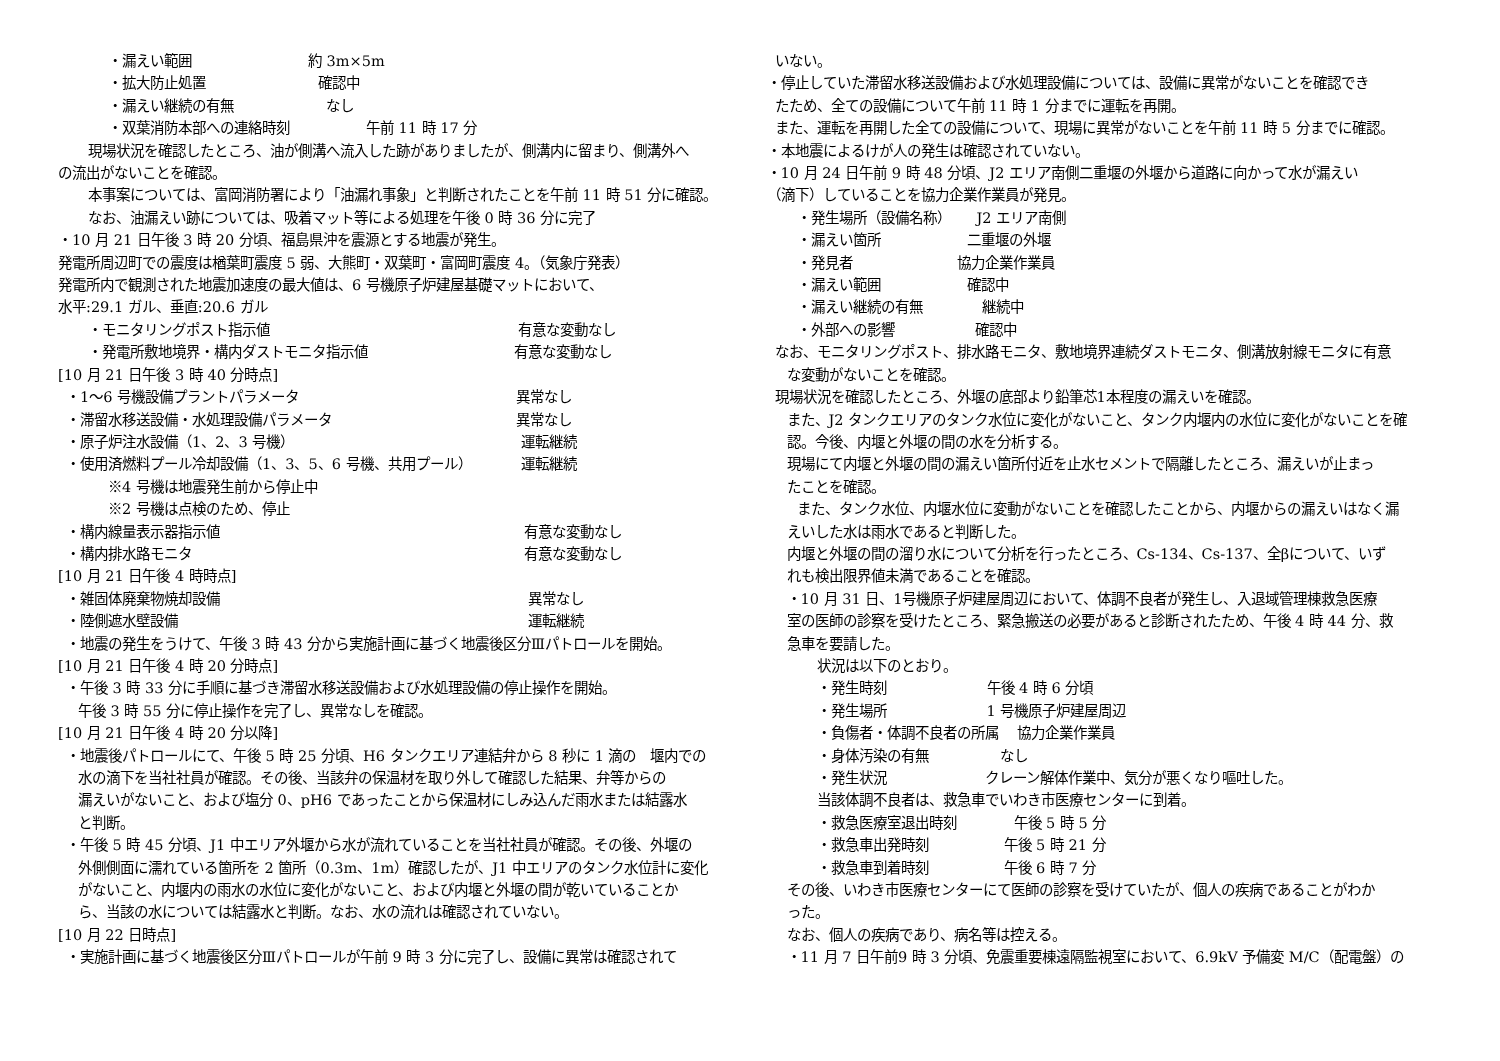・漏えい範囲 約 3m×5m
・拡大防止処置 確認中
・漏えい継続の有無 なし
・双葉消防本部への連絡時刻 午前 11 時 17 分
現場状況を確認したところ、油が側溝へ流入した跡がありましたが、側溝内に留まり、側溝外へ
の流出がないことを確認。
本事案については、富岡消防署により「油漏れ事象」と判断されたことを午前 11 時 51 分に確認。
なお、油漏えい跡については、吸着マット等による処理を午後 0 時 36 分に完了
・10 月 21 日午後 3 時 20 分頃、福島県沖を震源とする地震が発生。
発電所周辺町での震度は楢葉町震度 5 弱、大熊町・双葉町・富岡町震度 4。（気象庁発表）
発電所内で観測された地震加速度の最大値は、6 号機原子炉建屋基礎マットにおいて、
水平:29.1 ガル、垂直:20.6 ガル
・モニタリングポスト指示値 有意な変動なし
・発電所敷地境界・構内ダストモニタ指示値 有意な変動なし
[10 月 21 日午後 3 時 40 分時点]
・1～6 号機設備プラントパラメータ 異常なし
・滞留水移送設備・水処理設備パラメータ 異常なし
・原子炉注水設備（1、2、3 号機） 運転継続
・使用済燃料プール冷却設備（1、3、5、6 号機、共用プール） 運転継続
※4 号機は地震発生前から停止中
※2 号機は点検のため、停止
・構内線量表示器指示値 有意な変動なし
・構内排水路モニタ 有意な変動なし
[10 月 21 日午後 4 時時点]
・雑固体廃棄物焼却設備 異常なし
・陸側遮水壁設備 運転継続
・地震の発生をうけて、午後 3 時 43 分から実施計画に基づく地震後区分Ⅲパトロールを開始。
[10 月 21 日午後 4 時 20 分時点]
・午後 3 時 33 分に手順に基づき滞留水移送設備および水処理設備の停止操作を開始。
午後 3 時 55 分に停止操作を完了し、異常なしを確認。
[10 月 21 日午後 4 時 20 分以降]
・地震後パトロールにて、午後 5 時 25 分頃、H6 タンクエリア連結弁から 8 秒に 1 滴の　堰内での
水の滴下を当社社員が確認。その後、当該弁の保温材を取り外して確認した結果、弁等からの
漏えいがないこと、および塩分 0、pH6 であったことから保温材にしみ込んだ雨水または結露水
と判断。
・午後 5 時 45 分頃、J1 中エリア外堰から水が流れていることを当社社員が確認。その後、外堰の
外側側面に濡れている箇所を 2 箇所（0.3m、1m）確認したが、J1 中エリアのタンク水位計に変化
がないこと、内堰内の雨水の水位に変化がないこと、および内堰と外堰の間が乾いていることか
ら、当該の水については結露水と判断。なお、水の流れは確認されていない。
[10 月 22 日時点]
・実施計画に基づく地震後区分Ⅲパトロールが午前 9 時 3 分に完了し、設備に異常は確認されて
いない。
・停止していた滞留水移送設備および水処理設備については、設備に異常がないことを確認でき
たため、全ての設備について午前 11 時 1 分までに運転を再開。
また、運転を再開した全ての設備について、現場に異常がないことを午前 11 時 5 分までに確認。
・本地震によるけが人の発生は確認されていない。
・10 月 24 日午前 9 時 48 分頃、J2 エリア南側二重堰の外堰から道路に向かって水が漏えい
（滴下）していることを協力企業作業員が発見。
・発生場所（設備名称） J2 エリア南側
・漏えい箇所 二重堰の外堰
・発見者 協力企業作業員
・漏えい範囲 確認中
・漏えい継続の有無 継続中
・外部への影響 確認中
なお、モニタリングポスト、排水路モニタ、敷地境界連続ダストモニタ、側溝放射線モニタに有意
な変動がないことを確認。
現場状況を確認したところ、外堰の底部より鉛筆芯1本程度の漏えいを確認。
また、J2 タンクエリアのタンク水位に変化がないこと、タンク内堰内の水位に変化がないことを確
認。今後、内堰と外堰の間の水を分析する。
現場にて内堰と外堰の間の漏えい箇所付近を止水セメントで隔離したところ、漏えいが止まっ
たことを確認。
また、タンク水位、内堰水位に変動がないことを確認したことから、内堰からの漏えいはなく漏
えいした水は雨水であると判断した。
内堰と外堰の間の溜り水について分析を行ったところ、Cs-134、Cs-137、全βについて、いず
れも検出限界値未満であることを確認。
・10 月 31 日、1号機原子炉建屋周辺において、体調不良者が発生し、入退域管理棟救急医療
室の医師の診察を受けたところ、緊急搬送の必要があると診断されたため、午後 4 時 44 分、救
急車を要請した。
状況は以下のとおり。
・発生時刻 午後 4 時 6 分頃
・発生場所 1 号機原子炉建屋周辺
・負傷者・体調不良者の所属 協力企業作業員
・身体汚染の有無 なし
・発生状況 クレーン解体作業中、気分が悪くなり嘔吐した。
当該体調不良者は、救急車でいわき市医療センターに到着。
・救急医療室退出時刻 午後 5 時 5 分
・救急車出発時刻 午後 5 時 21 分
・救急車到着時刻 午後 6 時 7 分
その後、いわき市医療センターにて医師の診察を受けていたが、個人の疾病であることがわか
った。
なお、個人の疾病であり、病名等は控える。
・11 月 7 日午前9 時 3 分頃、免震重要棟遠隔監視室において、6.9kV 予備変 M/C（配電盤）の